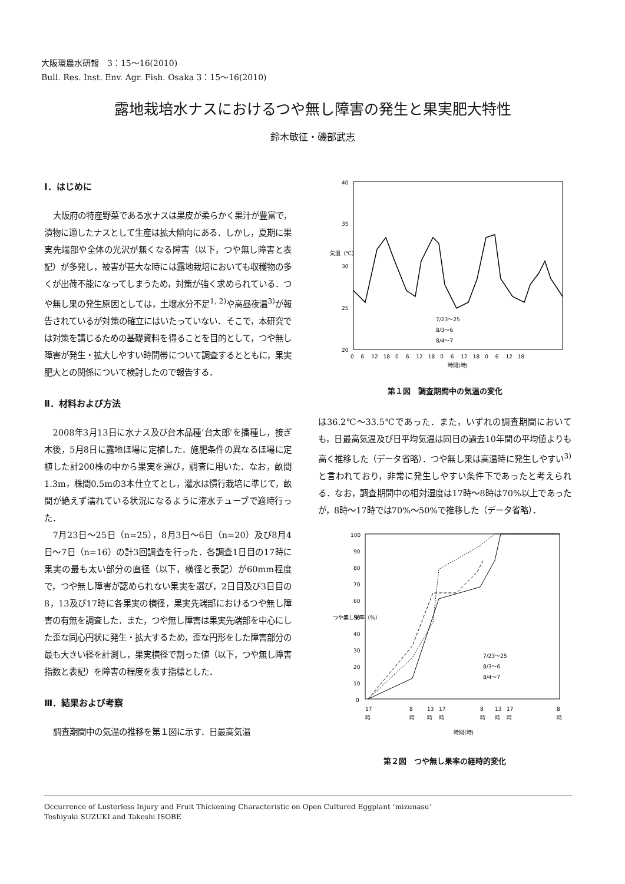大阪環農水研報　3：15〜16(2010)
Bull. Res. Inst. Env. Agr. Fish. Osaka 3：15〜16(2010)
露地栽培水ナスにおけるつや無し障害の発生と果実肥大特性
鈴木敏征・磯部武志
Ⅰ．はじめに
大阪府の特産野菜である水ナスは果皮が柔らかく果汁が豊富で，漬物に適したナスとして生産は拡大傾向にある．しかし，夏期に果実先端部や全体の光沢が無くなる障害（以下，つや無し障害と表記）が多発し，被害が甚大な時には露地栽培においても収穫物の多くが出荷不能になってしまうため，対策が強く求められている．つや無し果の発生原因としては，土壌水分不足<sup>1, 2)</sup>や高昼夜温<sup>3)</sup>が報告されているが対策の確立にはいたっていない．そこで，本研究では対策を講じるための基礎資料を得ることを目的として，つや無し障害が発生・拡大しやすい時間帯について調査するとともに，果実肥大との関係について検討したので報告する．
Ⅱ．材料および方法
2008年3月13日に水ナス及び台木品種‘台太郎’を播種し，接ぎ木後，5月8日に露地ほ場に定植した．施肥条件の異なるほ場に定植した計200株の中から果実を選び，調査に用いた．なお，畝間1.3m，株間0.5mの3本仕立てとし，灌水は慣行栽培に準じて，畝間が絶えず濡れている状況になるように潅水チューブで適時行った．
7月23日〜25日（n=25），8月3日〜6日（n=20）及び8月4日〜7日（n=16）の計3回調査を行った．各調査1日目の17時に果実の最も太い部分の直径（以下，横径と表記）が60mm程度で，つや無し障害が認められない果実を選び，2日目及び3日目の8，13及び17時に各果実の横径，果実先端部におけるつや無し障害の有無を調査した．また，つや無し障害は果実先端部を中心にした歪な同心円状に発生・拡大するため，歪な円形をした障害部分の最も大きい径を計測し，果実横径で割った値（以下，つや無し障害指数と表記）を障害の程度を表す指標とした．
Ⅲ．結果および考察
調査期間中の気温の推移を第１図に示す．日最高気温
40
35
30
25
20
気温（℃）
7/23〜25
8/3〜6
8/4〜7
0 　6 　12　18　0 　6 　12　18　0 　6 　12　18　0 　6 　12　18
時間(時)
第１図　調査期間中の気温の変化
は36.2℃〜33.5℃であった．また，いずれの調査期間においても，日最高気温及び日平均気温は同日の過去10年間の平均値よりも高く推移した（データ省略）．つや無し果は高温時に発生しやすい<sup>3)</sup>と言われており，非常に発生しやすい条件下であったと考えられる．なお，調査期間中の相対湿度は17時〜8時は70%以上であったが，8時〜17時では70%〜50%で推移した（データ省略）．
100
90
80
70
60
50
40
30
20
10
0
つや無し果率（%）
7/23〜25
8/3〜6
8/4〜7
17
8
13
17
8
13
17
8
時
時
時
時
時
時
時
時
時間(時)
第２図　つや無し果率の経時的変化
Occurrence of Lusterless Injury and Fruit Thickening Characteristic on Open Cultured Eggplant ‘mizunasu’
Toshiyuki SUZUKI and Takeshi ISOBE